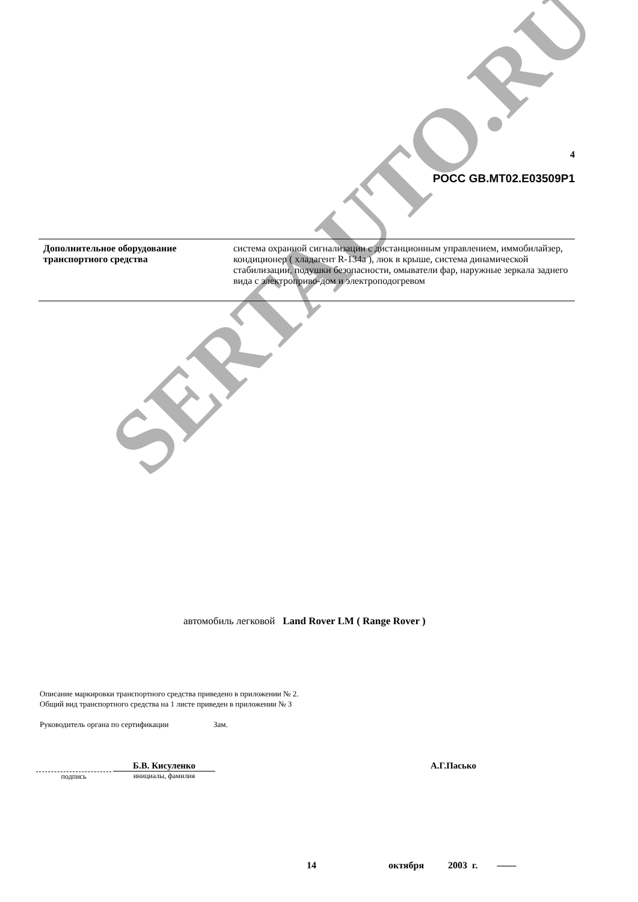SERTAUTO.RU
4
РОСС GB.MT02.E03509P1
| Дополнительное оборудование транспортного средства | система охранной сигнализации с дистанционным управлением, иммобилайзер, кондиционер ( хладагент R-134a ), люк в крыше, система динамической стабилизации, подушки безопасности, омыватели фар, наружные зеркала заднего вида с электроприво-дом и электроподогревом |
автомобиль легковой Land Rover LM ( Range Rover )
Описание маркировки транспортного средства приведено в приложении № 2.
Общий вид транспортного средства на 1 листе приведен в приложении № 3
Руководитель органа по сертификации Зам.
подпись Б.В. Кисуленко инициалы, фамилия А.Г.Пасько
14 октября 2003 г. ——